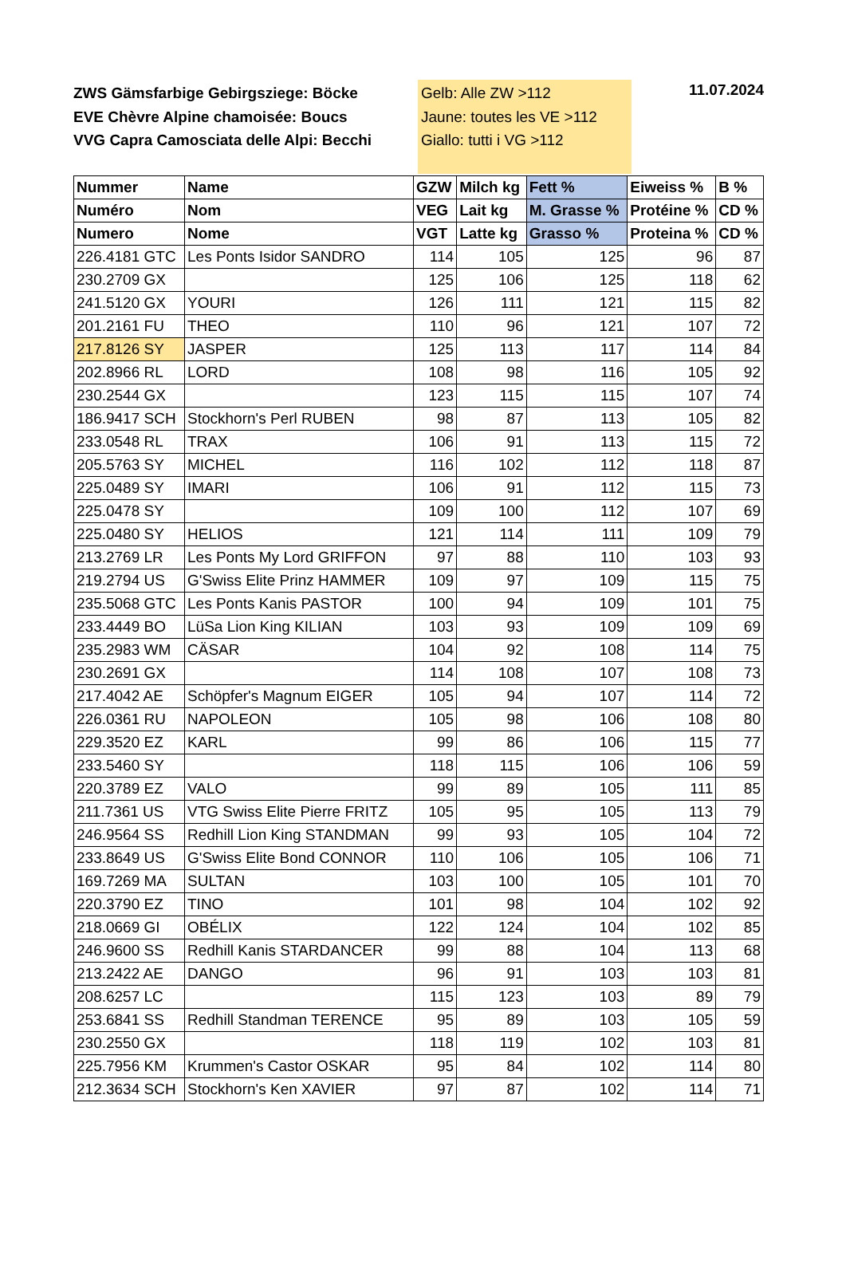ZWS Gämsfarbige Gebirgsziege: Böcke
EVE Chèvre Alpine chamoisée: Boucs
VVG Capra Camosciata delle Alpi: Becchi
Gelb: Alle ZW >112
Jaune: toutes les VE >112
Giallo: tutti i VG >112
11.07.2024
| Nummer | Name | GZW | Milch kg | Fett % | Eiweiss % | B % |
| --- | --- | --- | --- | --- | --- | --- |
| Numéro | Nom | VEG | Lait kg | M. Grasse % | Protéine % | CD % |
| Numero | Nome | VGT | Latte kg | Grasso % | Proteina % | CD % |
| 226.4181 GTC | Les Ponts Isidor SANDRO | 114 | 105 | 125 | 96 | 87 |
| 230.2709 GX | | 125 | 106 | 125 | 118 | 62 |
| 241.5120 GX | YOURI | 126 | 111 | 121 | 115 | 82 |
| 201.2161 FU | THEO | 110 | 96 | 121 | 107 | 72 |
| 217.8126 SY | JASPER | 125 | 113 | 117 | 114 | 84 |
| 202.8966 RL | LORD | 108 | 98 | 116 | 105 | 92 |
| 230.2544 GX | | 123 | 115 | 115 | 107 | 74 |
| 186.9417 SCH | Stockhorn's Perl RUBEN | 98 | 87 | 113 | 105 | 82 |
| 233.0548 RL | TRAX | 106 | 91 | 113 | 115 | 72 |
| 205.5763 SY | MICHEL | 116 | 102 | 112 | 118 | 87 |
| 225.0489 SY | IMARI | 106 | 91 | 112 | 115 | 73 |
| 225.0478 SY | | 109 | 100 | 112 | 107 | 69 |
| 225.0480 SY | HELIOS | 121 | 114 | 111 | 109 | 79 |
| 213.2769 LR | Les Ponts My Lord GRIFFON | 97 | 88 | 110 | 103 | 93 |
| 219.2794 US | G'Swiss Elite Prinz HAMMER | 109 | 97 | 109 | 115 | 75 |
| 235.5068 GTC | Les Ponts Kanis PASTOR | 100 | 94 | 109 | 101 | 75 |
| 233.4449 BO | LüSa Lion King KILIAN | 103 | 93 | 109 | 109 | 69 |
| 235.2983 WM | CÄSAR | 104 | 92 | 108 | 114 | 75 |
| 230.2691 GX | | 114 | 108 | 107 | 108 | 73 |
| 217.4042 AE | Schöpfer's Magnum EIGER | 105 | 94 | 107 | 114 | 72 |
| 226.0361 RU | NAPOLEON | 105 | 98 | 106 | 108 | 80 |
| 229.3520 EZ | KARL | 99 | 86 | 106 | 115 | 77 |
| 233.5460 SY | | 118 | 115 | 106 | 106 | 59 |
| 220.3789 EZ | VALO | 99 | 89 | 105 | 111 | 85 |
| 211.7361 US | VTG Swiss Elite Pierre FRITZ | 105 | 95 | 105 | 113 | 79 |
| 246.9564 SS | Redhill Lion King STANDMAN | 99 | 93 | 105 | 104 | 72 |
| 233.8649 US | G'Swiss Elite Bond CONNOR | 110 | 106 | 105 | 106 | 71 |
| 169.7269 MA | SULTAN | 103 | 100 | 105 | 101 | 70 |
| 220.3790 EZ | TINO | 101 | 98 | 104 | 102 | 92 |
| 218.0669 GI | OBÉLIX | 122 | 124 | 104 | 102 | 85 |
| 246.9600 SS | Redhill Kanis STARDANCER | 99 | 88 | 104 | 113 | 68 |
| 213.2422 AE | DANGO | 96 | 91 | 103 | 103 | 81 |
| 208.6257 LC | | 115 | 123 | 103 | 89 | 79 |
| 253.6841 SS | Redhill Standman TERENCE | 95 | 89 | 103 | 105 | 59 |
| 230.2550 GX | | 118 | 119 | 102 | 103 | 81 |
| 225.7956 KM | Krummen's Castor OSKAR | 95 | 84 | 102 | 114 | 80 |
| 212.3634 SCH | Stockhorn's Ken XAVIER | 97 | 87 | 102 | 114 | 71 |